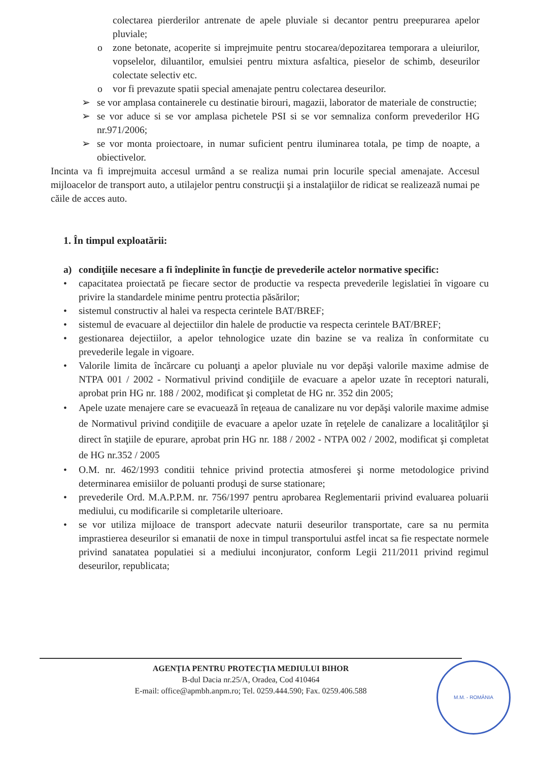colectarea pierderilor antrenate de apele pluviale si decantor pentru preepurarea apelor pluviale;
o zone betonate, acoperite si imprejmuite pentru stocarea/depozitarea temporara a uleiurilor, vopselelor, diluantilor, emulsiei pentru mixtura asfaltica, pieselor de schimb, deseurilor colectate selectiv etc.
o vor fi prevazute spatii special amenajate pentru colectarea deseurilor.
➢ se vor amplasa containerele cu destinatie birouri, magazii, laborator de materiale de constructie;
➢ se vor aduce si se vor amplasa pichetele PSI si se vor semnaliza conform prevederilor HG nr.971/2006;
➢ se vor monta proiectoare, in numar suficient pentru iluminarea totala, pe timp de noapte, a obiectivelor.
Incinta va fi imprejmuita accesul urmând a se realiza numai prin locurile special amenajate. Accesul mijloacelor de transport auto, a utilajelor pentru construcţii şi a instalaţiilor de ridicat se realizează numai pe căile de acces auto.
1. În timpul exploatării:
a) condiţiile necesare a fi îndeplinite în funcţie de prevederile actelor normative specific:
• capacitatea proiectată pe fiecare sector de productie va respecta prevederile legislatiei în vigoare cu privire la standardele minime pentru protectia păsărilor;
• sistemul constructiv al halei va respecta cerintele BAT/BREF;
• sistemul de evacuare al dejectiilor din halele de productie va respecta cerintele BAT/BREF;
• gestionarea dejectiilor, a apelor tehnologice uzate din bazine se va realiza în conformitate cu prevederile legale in vigoare.
• Valorile limita de încărcare cu poluanţi a apelor pluviale nu vor depăşi valorile maxime admise de NTPA 001 / 2002 - Normativul privind condiţiile de evacuare a apelor uzate în receptori naturali, aprobat prin HG nr. 188 / 2002, modificat şi completat de HG nr. 352 din 2005;
• Apele uzate menajere care se evacuează în reţeaua de canalizare nu vor depăşi valorile maxime admise de Normativul privind condiţiile de evacuare a apelor uzate în reţelele de canalizare a localităţilor şi direct în staţiile de epurare, aprobat prin HG nr. 188 / 2002 - NTPA 002 / 2002, modificat şi completat de HG nr.352 / 2005
• O.M. nr. 462/1993 conditii tehnice privind protectia atmosferei şi norme metodologice privind determinarea emisiilor de poluanti produşi de surse stationare;
• prevederile Ord. M.A.P.P.M. nr. 756/1997 pentru aprobarea Reglementarii privind evaluarea poluarii mediului, cu modificarile si completarile ulterioare.
• se vor utiliza mijloace de transport adecvate naturii deseurilor transportate, care sa nu permita imprastierea deseurilor si emanatii de noxe in timpul transportului astfel incat sa fie respectate normele privind sanatatea populatiei si a mediului inconjurator, conform Legii 211/2011 privind regimul deseurilor, republicata;
AGENŢIA PENTRU PROTECŢIA MEDIULUI BIHOR
B-dul Dacia nr.25/A, Oradea, Cod 410464
E-mail: office@apmbh.anpm.ro; Tel. 0259.444.590; Fax. 0259.406.588
M.M. - ROMÂNIA